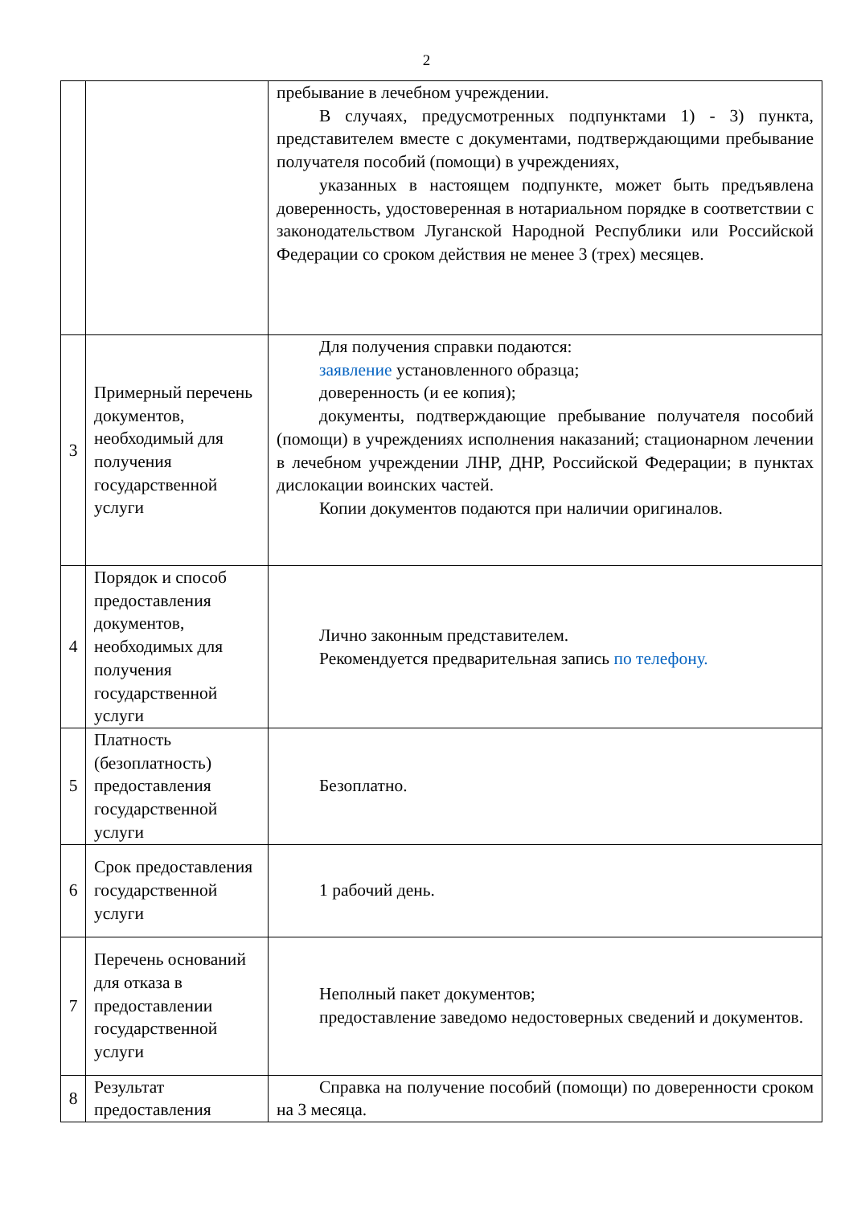2
| | | пребывание в лечебном учреждении. В случаях, предусмотренных подпунктами 1) - 3) пункта, представителем вместе с документами, подтверждающими пребывание получателя пособий (помощи) в учреждениях, указанных в настоящем подпункте, может быть предъявлена доверенность, удостоверенная в нотариальном порядке в соответствии с законодательством Луганской Народной Республики или Российской Федерации со сроком действия не менее 3 (трех) месяцев. |
| 3 | Примерный перечень документов, необходимый для получения государственной услуги | Для получения справки подаются: заявление установленного образца; доверенность (и ее копия); документы, подтверждающие пребывание получателя пособий (помощи) в учреждениях исполнения наказаний; стационарном лечении в лечебном учреждении ЛНР, ДНР, Российской Федерации; в пунктах дислокации воинских частей. Копии документов подаются при наличии оригиналов. |
| 4 | Порядок и способ предоставления документов, необходимых для получения государственной услуги | Лично законным представителем. Рекомендуется предварительная запись по телефону. |
| 5 | Платность (безоплатность) предоставления государственной услуги | Безоплатно. |
| 6 | Срок предоставления государственной услуги | 1 рабочий день. |
| 7 | Перечень оснований для отказа в предоставлении государственной услуги | Неполный пакет документов; предоставление заведомо недостоверных сведений и документов. |
| 8 | Результат предоставления | Справка на получение пособий (помощи) по доверенности сроком на 3 месяца. |